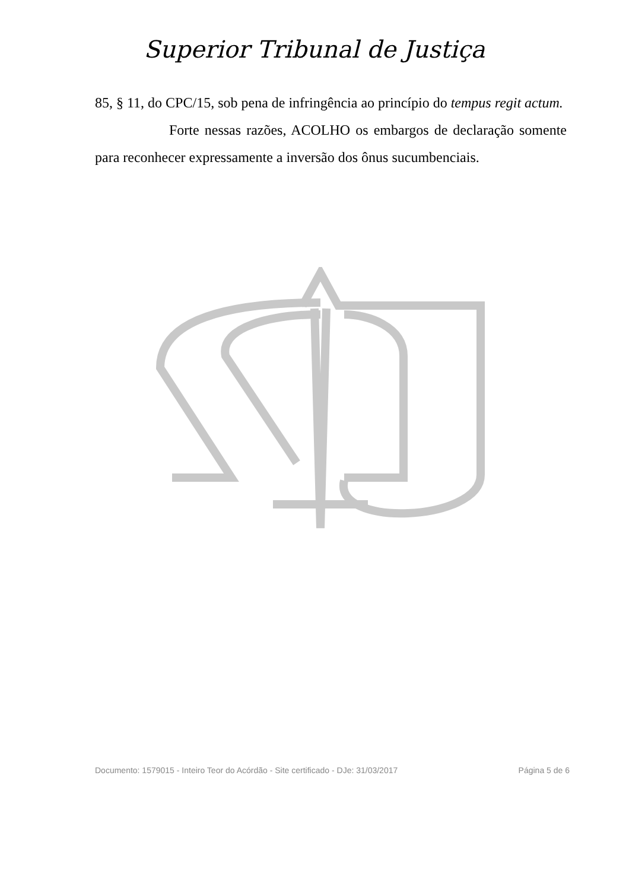Superior Tribunal de Justiça
85, § 11, do CPC/15, sob pena de infringência ao princípio do tempus regit actum.
Forte nessas razões, ACOLHO os embargos de declaração somente para reconhecer expressamente a inversão dos ônus sucumbenciais.
Documento: 1579015 - Inteiro Teor do Acórdão - Site certificado - DJe: 31/03/2017 Página 5 de 6